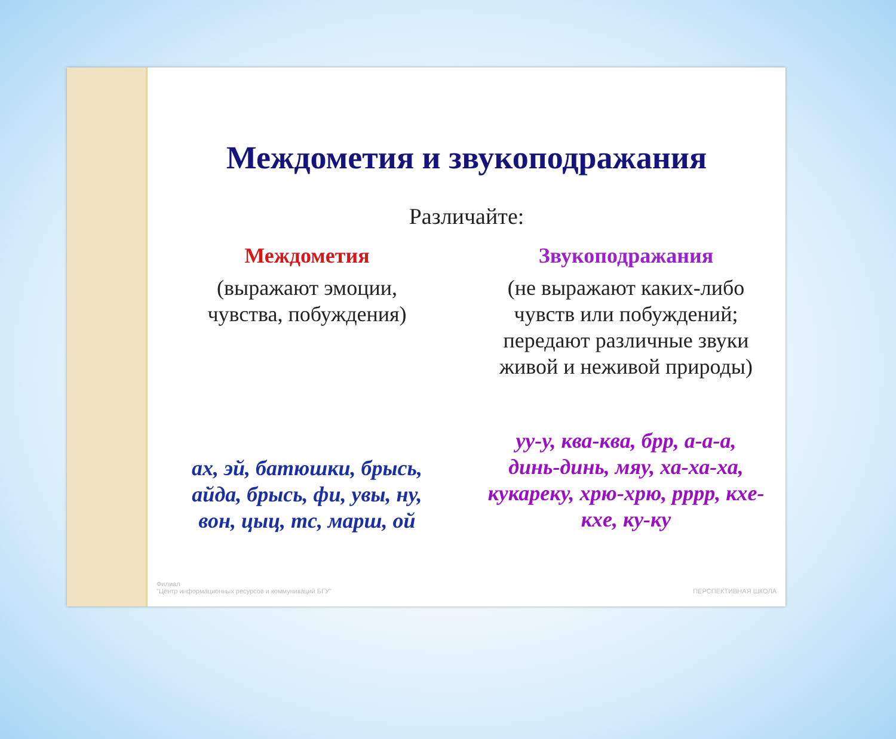Междометия и звукоподражания
Различайте:
Междометия
(выражают эмоции,
чувства, побуждения)
ах, эй, батюшки, брысь,
айда, брысь, фи, увы, ну,
вон, цыц, тс, марш, ой
Звукоподражания
(не выражают каких-либо
чувств или побуждений;
передают различные звуки
живой и неживой природы)
уу-у, ква-ква, брр, а-а-а,
динь-динь, мяу, ха-ха-ха,
кукареку, хрю-хрю, рррр, кхе-
кхе, ку-ку
Филиал
"Центр информационных ресурсов и коммуникаций БГУ"
ПЕРСПЕКТИВНАЯ ШКОЛА